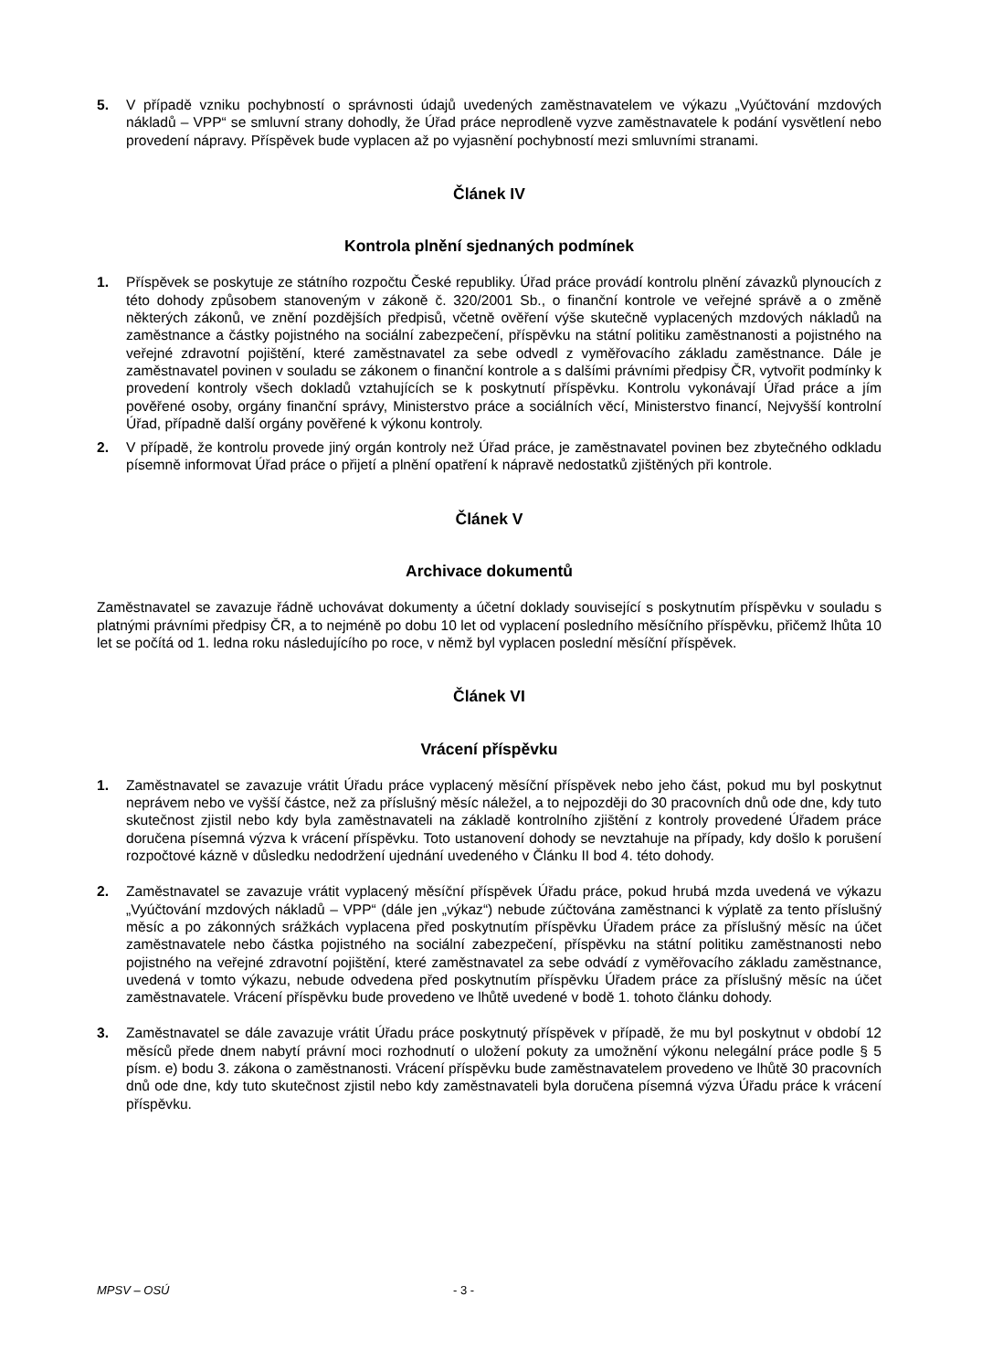5. V případě vzniku pochybností o správnosti údajů uvedených zaměstnavatelem ve výkazu „Vyúčtování mzdových nákladů – VPP“ se smluvní strany dohodly, že Úřad práce neprodleně vyzve zaměstnavatele k podání vysvětlení nebo provedení nápravy. Příspěvek bude vyplacen až po vyjasnění pochybností mezi smluvními stranami.
Článek IV
Kontrola plnění sjednaných podmínek
1. Příspěvek se poskytuje ze státního rozpočtu České republiky. Úřad práce provádí kontrolu plnění závazků plynoucích z této dohody způsobem stanoveným v zákoně č. 320/2001 Sb., o finanční kontrole ve veřejné správě a o změně některých zákonů, ve znění pozdějších předpisů, včetně ověření výše skutečně vyplacených mzdových nákladů na zaměstnance a částky pojistného na sociální zabezpečení, příspěvku na státní politiku zaměstnanosti a pojistného na veřejné zdravotní pojištění, které zaměstnavatel za sebe odvedl z vyměřovacího základu zaměstnance. Dále je zaměstnavatel povinen v souladu se zákonem o finanční kontrole a s dalšími právními předpisy ČR, vytvořit podmínky k provedení kontroly všech dokladů vztahujících se k poskytnutí příspěvku. Kontrolu vykonávají Úřad práce a jím pověřené osoby, orgány finanční správy, Ministerstvo práce a sociálních věcí, Ministerstvo financí, Nejvyšší kontrolní Úřad, případně další orgány pověřené k výkonu kontroly.
2. V případě, že kontrolu provede jiný orgán kontroly než Úřad práce, je zaměstnavatel povinen bez zbytečného odkladu písemně informovat Úřad práce o přijetí a plnění opatření k nápravě nedostatků zjištěných při kontrole.
Článek V
Archivace dokumentů
Zaměstnavatel se zavazuje řádně uchovávat dokumenty a účetní doklady související s poskytnutím příspěvku v souladu s platnými právními předpisy ČR, a to nejméně po dobu 10 let od vyplacení posledního měsíčního příspěvku, přičemž lhůta 10 let se počítá od 1. ledna roku následujícího po roce, v němž byl vyplacen poslední měsíční příspěvek.
Článek VI
Vrácení příspěvku
1. Zaměstnavatel se zavazuje vrátit Úřadu práce vyplacený měsíční příspěvek nebo jeho část, pokud mu byl poskytnut neprávem nebo ve vyšší částce, než za příslušný měsíc náležel, a to nejpozději do 30 pracovních dnů ode dne, kdy tuto skutečnost zjistil nebo kdy byla zaměstnavateli na základě kontrolního zjištění z kontroly provedené Úřadem práce doručena písemná výzva k vrácení příspěvku. Toto ustanovení dohody se nevztahuje na případy, kdy došlo k porušení rozpočtové kázně v důsledku nedodržení ujednání uvedeného v Článku II bod 4. této dohody.
2. Zaměstnavatel se zavazuje vrátit vyplacený měsíční příspěvek Úřadu práce, pokud hrubá mzda uvedená ve výkazu „Vyúčtování mzdových nákladů – VPP“ (dále jen „výkaz“) nebude zúčtována zaměstnanci k výplatě za tento příslušný měsíc a po zákonných srážkách vyplacena před poskytnutím příspěvku Úřadem práce za příslušný měsíc na účet zaměstnavatele nebo částka pojistného na sociální zabezpečení, příspěvku na státní politiku zaměstnanosti nebo pojistného na veřejné zdravotní pojištění, které zaměstnavatel za sebe odvádí z vyměřovacího základu zaměstnance, uvedená v tomto výkazu, nebude odvedena před poskytnutím příspěvku Úřadem práce za příslušný měsíc na účet zaměstnavatele. Vrácení příspěvku bude provedeno ve lhůtě uvedené v bodě 1. tohoto článku dohody.
3. Zaměstnavatel se dále zavazuje vrátit Úřadu práce poskytnutý příspěvek v případě, že mu byl poskytnut v období 12 měsíců přede dnem nabytí právní moci rozhodnutí o uložení pokuty za umožnění výkonu nelegální práce podle § 5 písm. e) bodu 3. zákona o zaměstnanosti. Vrácení příspěvku bude zaměstnavatelem provedeno ve lhůtě 30 pracovních dnů ode dne, kdy tuto skutečnost zjistil nebo kdy zaměstnavateli byla doručena písemná výzva Úřadu práce k vrácení příspěvku.
MPSV – OSÚ - 3 -